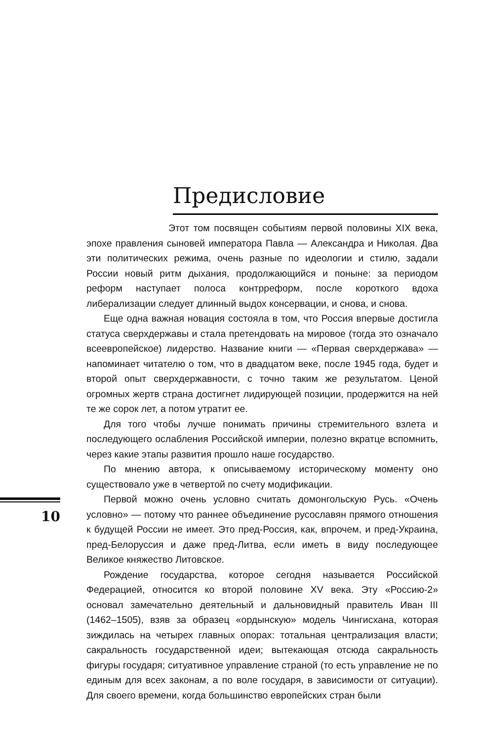Предисловие
Этот том посвящен событиям первой половины XIX века, эпохе правления сыновей императора Павла — Александра и Николая. Два эти политических режима, очень разные по идеологии и стилю, задали России новый ритм дыхания, продолжающийся и поныне: за периодом реформ наступает полоса контрреформ, после короткого вдоха либерализации следует длинный выдох консервации, и снова, и снова.
Еще одна важная новация состояла в том, что Россия впервые достигла статуса сверхдержавы и стала претендовать на мировое (тогда это означало всеевропейское) лидерство. Название книги — «Первая сверхдержава» — напоминает читателю о том, что в двадцатом веке, после 1945 года, будет и второй опыт сверхдержавности, с точно таким же результатом. Ценой огромных жертв страна достигнет лидирующей позиции, продержится на ней те же сорок лет, а потом утратит ее.
Для того чтобы лучше понимать причины стремительного взлета и последующего ослабления Российской империи, полезно вкратце вспомнить, через какие этапы развития прошло наше государство.
По мнению автора, к описываемому историческому моменту оно существовало уже в четвертой по счету модификации.
Первой можно очень условно считать домонгольскую Русь. «Очень условно» — потому что раннее объединение русославян прямого отношения к будущей России не имеет. Это пред-Россия, как, впрочем, и пред-Украина, пред-Белоруссия и даже пред-Литва, если иметь в виду последующее Великое княжество Литовское.
Рождение государства, которое сегодня называется Российской Федерацией, относится ко второй половине XV века. Эту «Россию-2» основал замечательно деятельный и дальновидный правитель Иван III (1462–1505), взяв за образец «ордынскую» модель Чингисхана, которая зиждилась на четырех главных опорах: тотальная централизация власти; сакральность государственной идеи; вытекающая отсюда сакральность фигуры государя; ситуативное управление страной (то есть управление не по единым для всех законам, а по воле государя, в зависимости от ситуации). Для своего времени, когда большинство европейских стран были
10